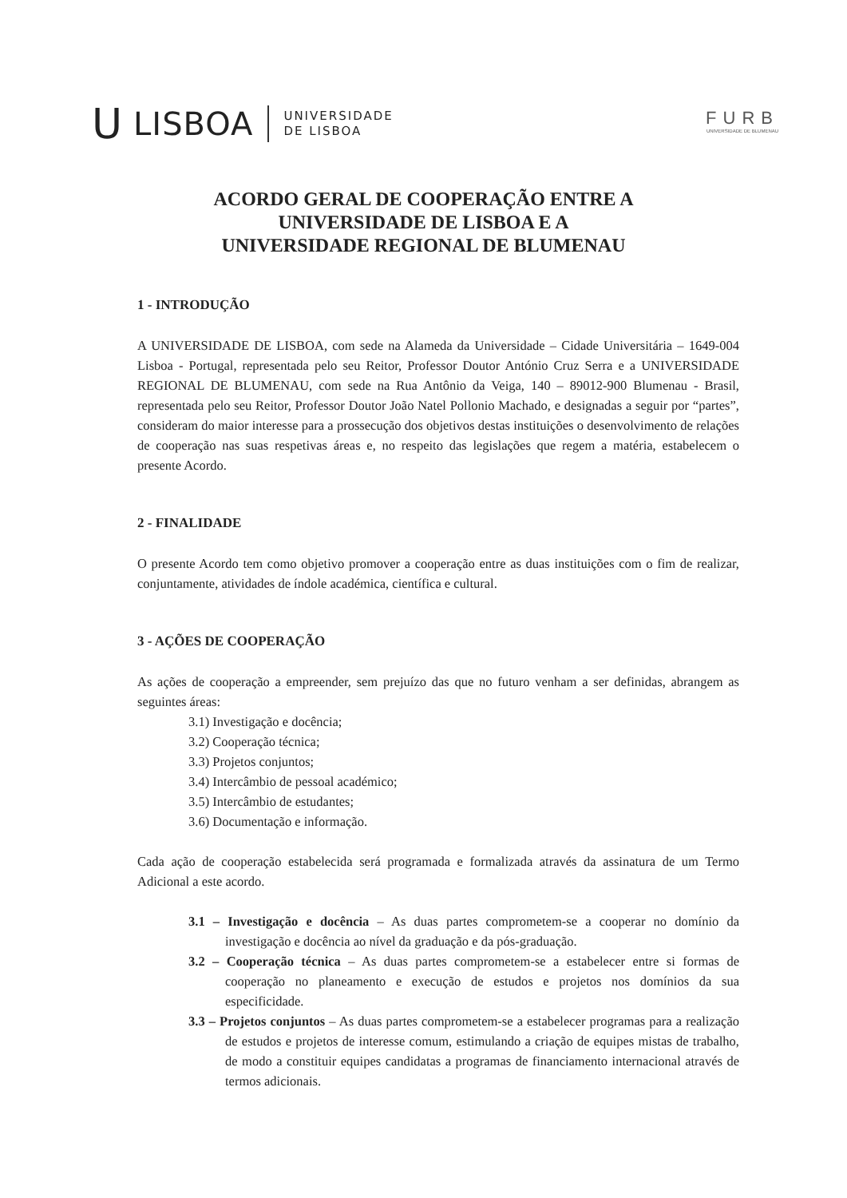U LISBOA UNIVERSIDADE
DE LISBOA
FURB
UNIVERSIDADE DE BLUMENAU
ACORDO GERAL DE COOPERAÇÃO ENTRE A
UNIVERSIDADE DE LISBOA E A
UNIVERSIDADE REGIONAL DE BLUMENAU
1 - INTRODUÇÃO
A UNIVERSIDADE DE LISBOA, com sede na Alameda da Universidade – Cidade Universitária – 1649-004 Lisboa - Portugal, representada pelo seu Reitor, Professor Doutor António Cruz Serra e a UNIVERSIDADE REGIONAL DE BLUMENAU, com sede na Rua Antônio da Veiga, 140 – 89012-900 Blumenau - Brasil, representada pelo seu Reitor, Professor Doutor João Natel Pollonio Machado, e designadas a seguir por “partes”, consideram do maior interesse para a prossecução dos objetivos destas instituições o desenvolvimento de relações de cooperação nas suas respetivas áreas e, no respeito das legislações que regem a matéria, estabelecem o presente Acordo.
2 - FINALIDADE
O presente Acordo tem como objetivo promover a cooperação entre as duas instituições com o fim de realizar, conjuntamente, atividades de índole académica, científica e cultural.
3 - AÇÕES DE COOPERAÇÃO
As ações de cooperação a empreender, sem prejuízo das que no futuro venham a ser definidas, abrangem as seguintes áreas:
3.1) Investigação e docência;
3.2) Cooperação técnica;
3.3) Projetos conjuntos;
3.4) Intercâmbio de pessoal académico;
3.5) Intercâmbio de estudantes;
3.6) Documentação e informação.
Cada ação de cooperação estabelecida será programada e formalizada através da assinatura de um Termo Adicional a este acordo.
3.1 – Investigação e docência – As duas partes comprometem-se a cooperar no domínio da investigação e docência ao nível da graduação e da pós-graduação.
3.2 – Cooperação técnica – As duas partes comprometem-se a estabelecer entre si formas de cooperação no planeamento e execução de estudos e projetos nos domínios da sua especificidade.
3.3 – Projetos conjuntos – As duas partes comprometem-se a estabelecer programas para a realização de estudos e projetos de interesse comum, estimulando a criação de equipes mistas de trabalho, de modo a constituir equipes candidatas a programas de financiamento internacional através de termos adicionais.